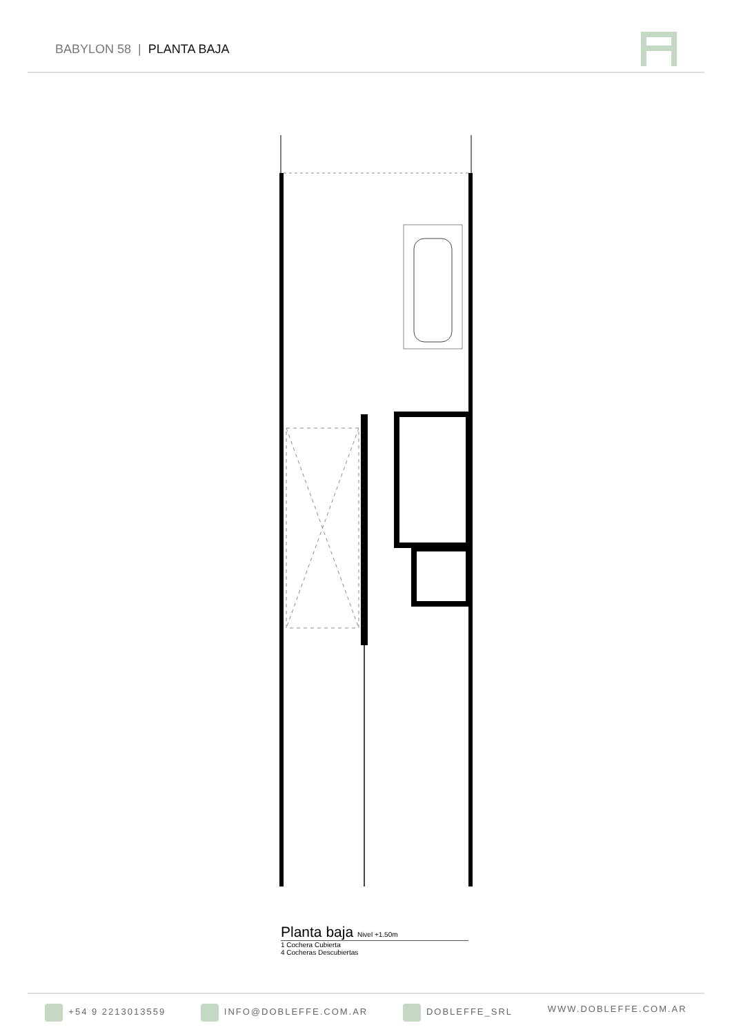BABYLON 58 | PLANTA BAJA
Planta baja Nivel +1.50m
1 Cochera Cubierta
4 Cocheras Descubiertas
+54 9 2213013559 INFO@DOBLEFFE.COM.AR DOBLEFFE_SRL WWW.DOBLEFFE.COM.AR